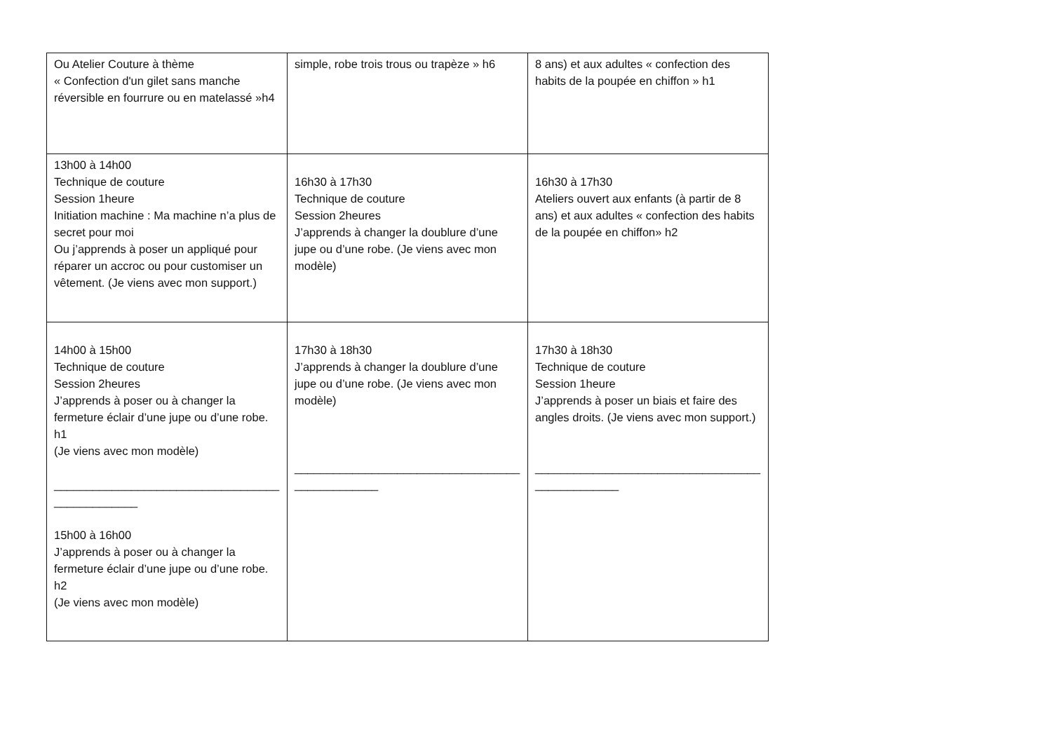| Ou Atelier Couture à thème « Confection d'un gilet sans manche réversible en fourrure ou en matelassé »h4 | simple, robe trois trous ou trapèze » h6 | 8 ans) et aux adultes « confection des habits de la poupée en chiffon » h1 |
| 13h00 à 14h00 Technique de couture Session 1heure Initiation machine : Ma machine n’a plus de secret pour moi Ou j’apprends à poser un appliqué pour réparer un accroc ou pour customiser un vêtement. (Je viens avec mon support.) | 16h30 à 17h30 Technique de couture Session 2heures J’apprends à changer la doublure d’une jupe ou d’une robe. (Je viens avec mon modèle) | 16h30 à 17h30 Ateliers ouvert aux enfants (à partir de 8 ans) et aux adultes « confection des habits de la poupée en chiffon» h2 |
| 14h00 à 15h00 Technique de couture Session 2heures J’apprends à poser ou à changer la fermeture éclair d’une jupe ou d’une robe. h1 (Je viens avec mon modèle) ___________________________________ _____________ 15h00 à 16h00 J’apprends à poser ou à changer la fermeture éclair d’une jupe ou d’une robe. h2 (Je viens avec mon modèle) | 17h30 à 18h30 J’apprends à changer la doublure d’une jupe ou d’une robe. (Je viens avec mon modèle) ___________________________________ _____________ | 17h30 à 18h30 Technique de couture Session 1heure J’apprends à poser un biais et faire des angles droits. (Je viens avec mon support.) ___________________________________ _____________ |